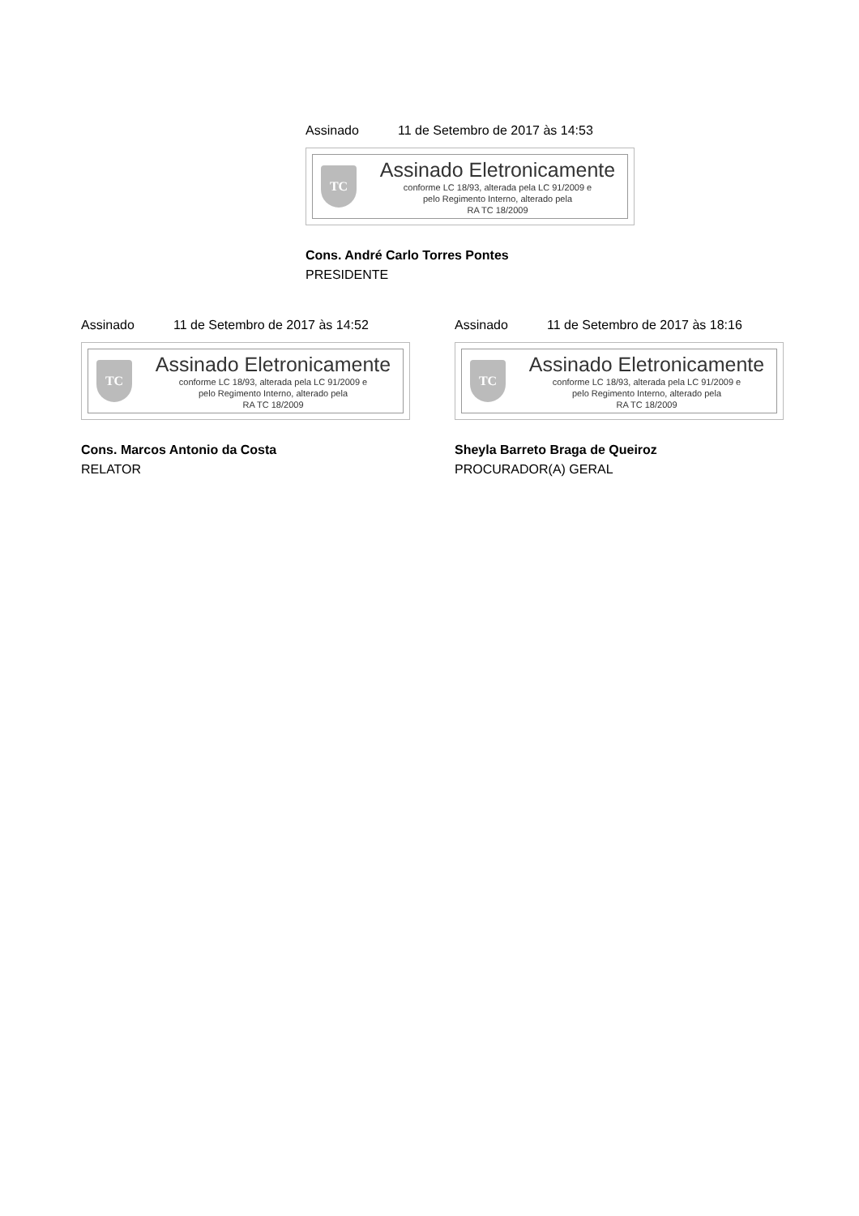Assinado 11 de Setembro de 2017 às 14:53
TC
Assinado Eletronicamente
conforme LC 18/93, alterada pela LC 91/2009 e
pelo Regimento Interno, alterado pela
RA TC 18/2009
Cons. André Carlo Torres Pontes
PRESIDENTE
Assinado 11 de Setembro de 2017 às 14:52
TC
Assinado Eletronicamente
conforme LC 18/93, alterada pela LC 91/2009 e
pelo Regimento Interno, alterado pela
RA TC 18/2009
Cons. Marcos Antonio da Costa
RELATOR
Assinado 11 de Setembro de 2017 às 18:16
TC
Assinado Eletronicamente
conforme LC 18/93, alterada pela LC 91/2009 e
pelo Regimento Interno, alterado pela
RA TC 18/2009
Sheyla Barreto Braga de Queiroz
PROCURADOR(A) GERAL